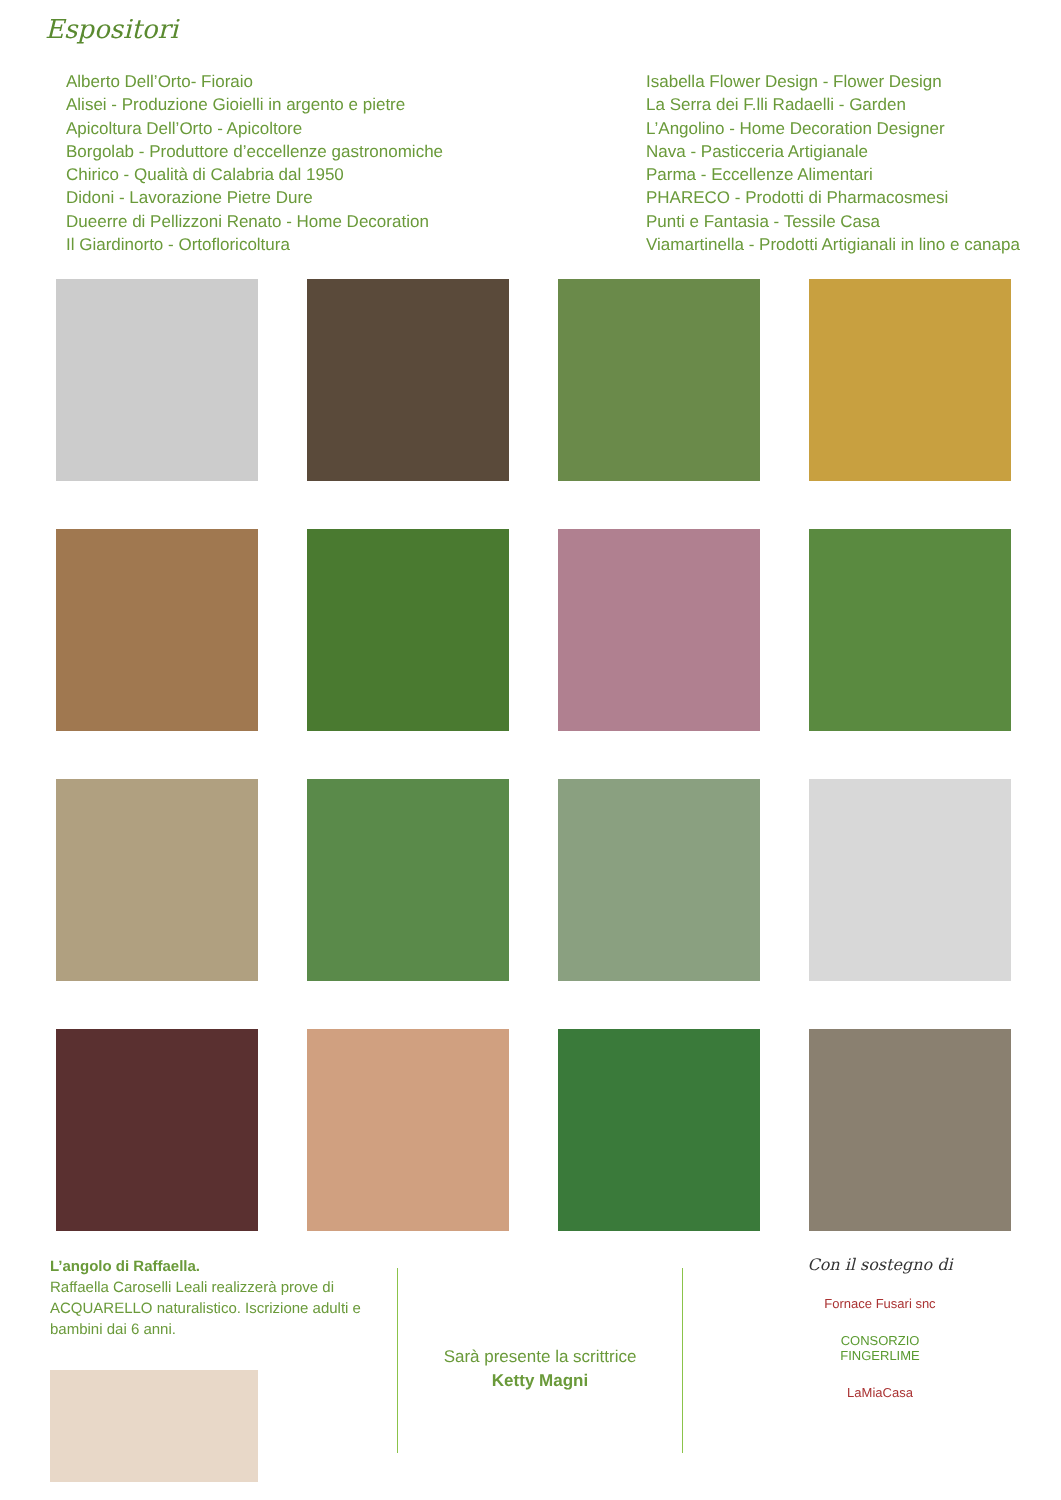Espositori
Alberto Dell’Orto- Fioraio
Alisei - Produzione Gioielli in argento e pietre
Apicoltura Dell’Orto - Apicoltore
Borgolab - Produttore d’eccellenze gastronomiche
Chirico - Qualità di Calabria dal 1950
Didoni - Lavorazione Pietre Dure
Dueerre di Pellizzoni Renato - Home Decoration
Il Giardinorto - Ortofloricoltura
Isabella Flower Design - Flower Design
La Serra dei F.lli Radaelli - Garden
L’Angolino - Home Decoration Designer
Nava - Pasticceria Artigianale
Parma - Eccellenze Alimentari
PHARECO - Prodotti di Pharmacosmesi
Punti e Fantasia - Tessile Casa
Viamartinella - Prodotti Artigianali in lino e canapa
L’angolo di Raffaella.
Raffaella Caroselli Leali realizzerà prove di ACQUARELLO naturalistico. Iscrizione adulti e bambini dai 6 anni.
Sarà presente la scrittrice Ketty Magni
Con il sostegno di
Fornace Fusari snc
CONSORZIO FINGERLIME
LaMiaCasa